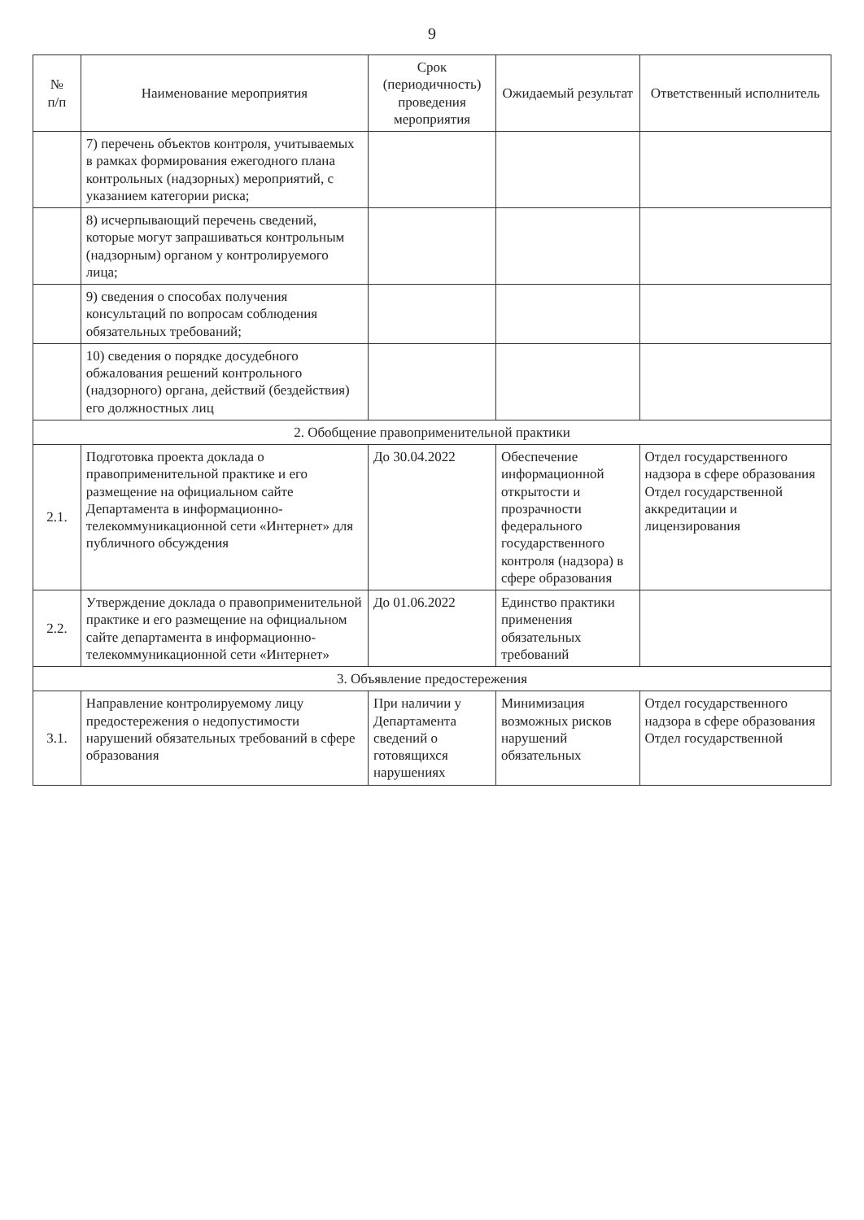9
| № п/п | Наименование мероприятия | Срок (периодичность) проведения мероприятия | Ожидаемый результат | Ответственный исполнитель |
| --- | --- | --- | --- | --- |
| | 7) перечень объектов контроля, учитываемых в рамках формирования ежегодного плана контрольных (надзорных) мероприятий, с указанием категории риска; | | | |
| | 8) исчерпывающий перечень сведений, которые могут запрашиваться контрольным (надзорным) органом у контролируемого лица; | | | |
| | 9) сведения о способах получения консультаций по вопросам соблюдения обязательных требований; | | | |
| | 10) сведения о порядке досудебного обжалования решений контрольного (надзорного) органа, действий (бездействия) его должностных лиц | | | |
| 2. Обобщение правоприменительной практики | | | | |
| 2.1. | Подготовка проекта доклада о правоприменительной практике и его размещение на официальном сайте Департамента в информационно-телекоммуникационной сети «Интернет» для публичного обсуждения | До 30.04.2022 | Обеспечение информационной открытости и прозрачности федерального государственного контроля (надзора) в сфере образования | Отдел государственного надзора в сфере образования Отдел государственной аккредитации и лицензирования |
| 2.2. | Утверждение доклада о правоприменительной практике и его размещение на официальном сайте департамента в информационно-телекоммуникационной сети «Интернет» | До 01.06.2022 | Единство практики применения обязательных требований | |
| 3. Объявление предостережения | | | | |
| 3.1. | Направление контролируемому лицу предостережения о недопустимости нарушений обязательных требований в сфере образования | При наличии у Департамента сведений о готовящихся нарушениях | Минимизация возможных рисков нарушений обязательных | Отдел государственного надзора в сфере образования Отдел государственной |